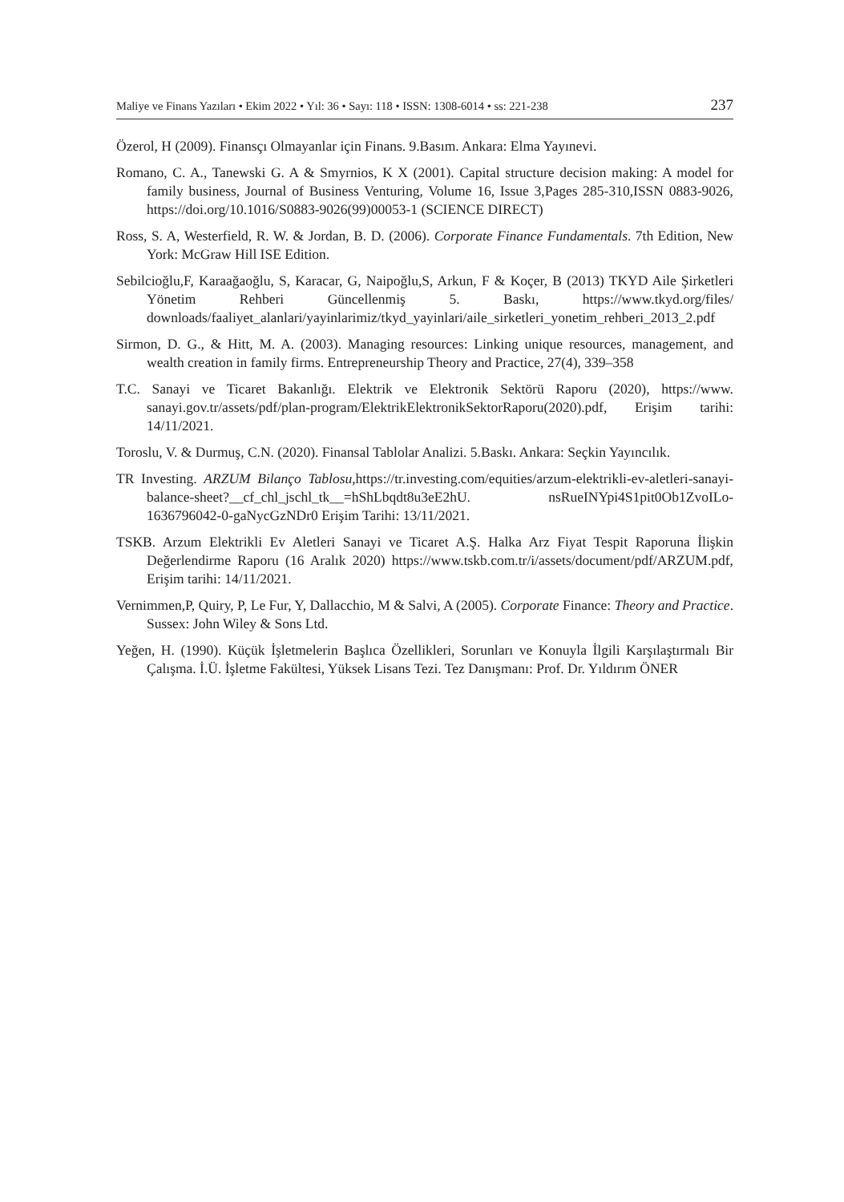Maliye ve Finans Yazıları • Ekim 2022 • Yıl: 36 • Sayı: 118 • ISSN: 1308-6014 • ss: 221-238 237
Özerol, H (2009). Finansçı Olmayanlar için Finans. 9.Basım. Ankara: Elma Yayınevi.
Romano, C. A., Tanewski G. A & Smyrnios, K X (2001). Capital structure decision making: A model for family business, Journal of Business Venturing, Volume 16, Issue 3,Pages 285-310,ISSN 0883-9026, https://doi.org/10.1016/S0883-9026(99)00053-1 (SCIENCE DIRECT)
Ross, S. A, Westerfield, R. W. & Jordan, B. D. (2006). Corporate Finance Fundamentals. 7th Edition, New York: McGraw Hill ISE Edition.
Sebilcioğlu,F, Karaağaoğlu, S, Karacar, G, Naipoğlu,S, Arkun, F & Koçer, B (2013) TKYD Aile Şirketleri Yönetim Rehberi Güncellenmiş 5. Baskı, https://www.tkyd.org/files/ downloads/faaliyet_alanlari/yayinlarimiz/tkyd_yayinlari/aile_sirketleri_yonetim_rehberi_2013_2.pdf
Sirmon, D. G., & Hitt, M. A. (2003). Managing resources: Linking unique resources, management, and wealth creation in family firms. Entrepreneurship Theory and Practice, 27(4), 339–358
T.C. Sanayi ve Ticaret Bakanlığı. Elektrik ve Elektronik Sektörü Raporu (2020), https://www. sanayi.gov.tr/assets/pdf/plan-program/ElektrikElektronikSektorRaporu(2020).pdf, Erişim tarihi: 14/11/2021.
Toroslu, V. & Durmuş, C.N. (2020). Finansal Tablolar Analizi. 5.Baskı. Ankara: Seçkin Yayıncılık.
TR Investing. ARZUM Bilanço Tablosu,https://tr.investing.com/equities/arzum-elektrikli-ev-aletleri-sanayi-balance-sheet?__cf_chl_jschl_tk__=hShLbqdt8u3eE2hU. nsRueINYpi4S1pit0Ob1ZvoILo-1636796042-0-gaNycGzNDr0 Erişim Tarihi: 13/11/2021.
TSKB. Arzum Elektrikli Ev Aletleri Sanayi ve Ticaret A.Ş. Halka Arz Fiyat Tespit Raporuna İlişkin Değerlendirme Raporu (16 Aralık 2020) https://www.tskb.com.tr/i/assets/document/pdf/ARZUM.pdf, Erişim tarihi: 14/11/2021.
Vernimmen,P, Quiry, P, Le Fur, Y, Dallacchio, M & Salvi, A (2005). Corporate Finance: Theory and Practice. Sussex: John Wiley & Sons Ltd.
Yeğen, H. (1990). Küçük İşletmelerin Başlıca Özellikleri, Sorunları ve Konuyla İlgili Karşılaştırmalı Bir Çalışma. İ.Ü. İşletme Fakültesi, Yüksek Lisans Tezi. Tez Danışmanı: Prof. Dr. Yıldırım ÖNER